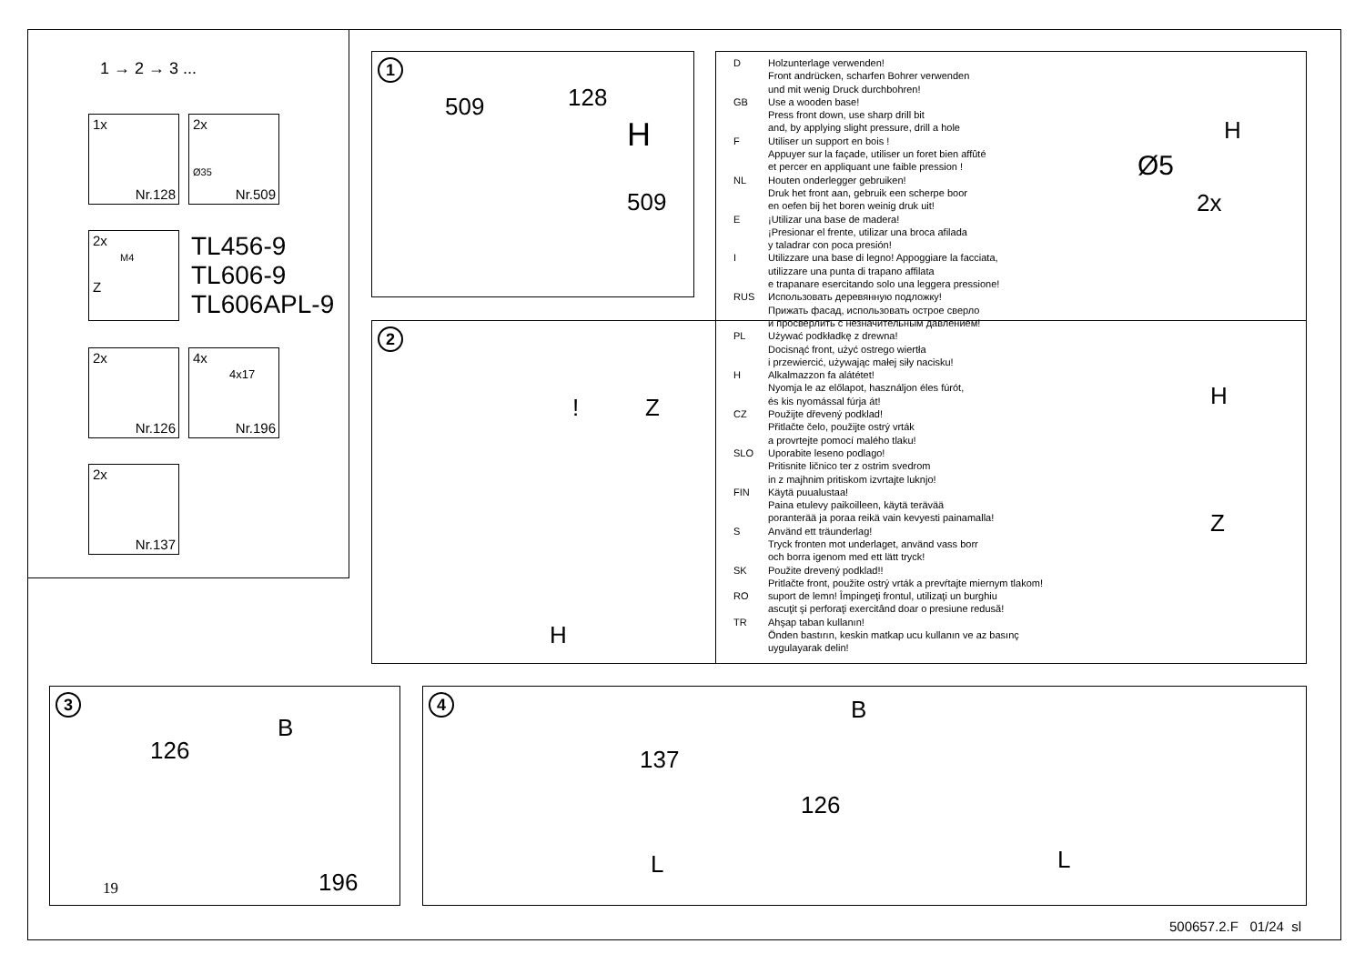1 → 2 → 3 ...
1x
Nr.128
2x
Ø35
Nr.509
2x
M4
Z
TL456-9
TL606-9
TL606APL-9
2x
Nr.126
4x
4x17
Nr.196
2x
Nr.137
1
509 128
H
509
2
! Z
H
D Holzunterlage verwenden!
Front andrücken, scharfen Bohrer verwenden
und mit wenig Druck durchbohren!
GB Use a wooden base!
Press front down, use sharp drill bit
and, by applying slight pressure, drill a hole
F Utiliser un support en bois !
Appuyer sur la façade, utiliser un foret bien affûté
et percer en appliquant une faible pression !
NL Houten onderlegger gebruiken!
Druk het front aan, gebruik een scherpe boor
en oefen bij het boren weinig druk uit!
E ¡Utilizar una base de madera!
¡Presionar el frente, utilizar una broca afilada
y taladrar con poca presión!
I Utilizzare una base di legno! Appoggiare la facciata,
utilizzare una punta di trapano affilata
e trapanare esercitando solo una leggera pressione!
RUS Использовать деревянную подложку!
Прижать фасад, использовать острое сверло
и просверлить с незначительным давлением!
PL Używać podkładkę z drewna!
Docisnąć front, użyć ostrego wiertła
i przewiercić, używając małej siły nacisku!
H Alkalmazzon fa alátétet!
Nyomja le az előlapot, használjon éles fúrót,
és kis nyomással fúrja át!
CZ Použijte dřevený podklad!
Přitlačte čelo, použijte ostrý vrták
a provrtejte pomocí malého tlaku!
SLO Uporabite leseno podlago!
Pritisnite ličnico ter z ostrim svedrom
in z majhnim pritiskom izvrtajte luknjo!
FIN Käytä puualustaa!
Paina etulevy paikoilleen, käytä terävää
poranterää ja poraa reikä vain kevyesti painamalla!
S Använd ett träunderlag!
Tryck fronten mot underlaget, använd vass borr
och borra igenom med ett lätt tryck!
SK Použite drevený podklad!!
Pritlačte front, použite ostrý vrták a prevŕtajte miernym tlakom!
RO suport de lemn! Împingeţi frontul, utilizaţi un burghiu
ascuţit şi perforaţi exercitând doar o presiune redusă!
TR Ahşap taban kullanın!
Önden bastırın, keskin matkap ucu kullanın ve az basınç
uygulayarak delin!
H
Ø5
2x
H
Z
3
B
126
196 19
4 B
137
126
L L
500657.2.F 01/24 sl